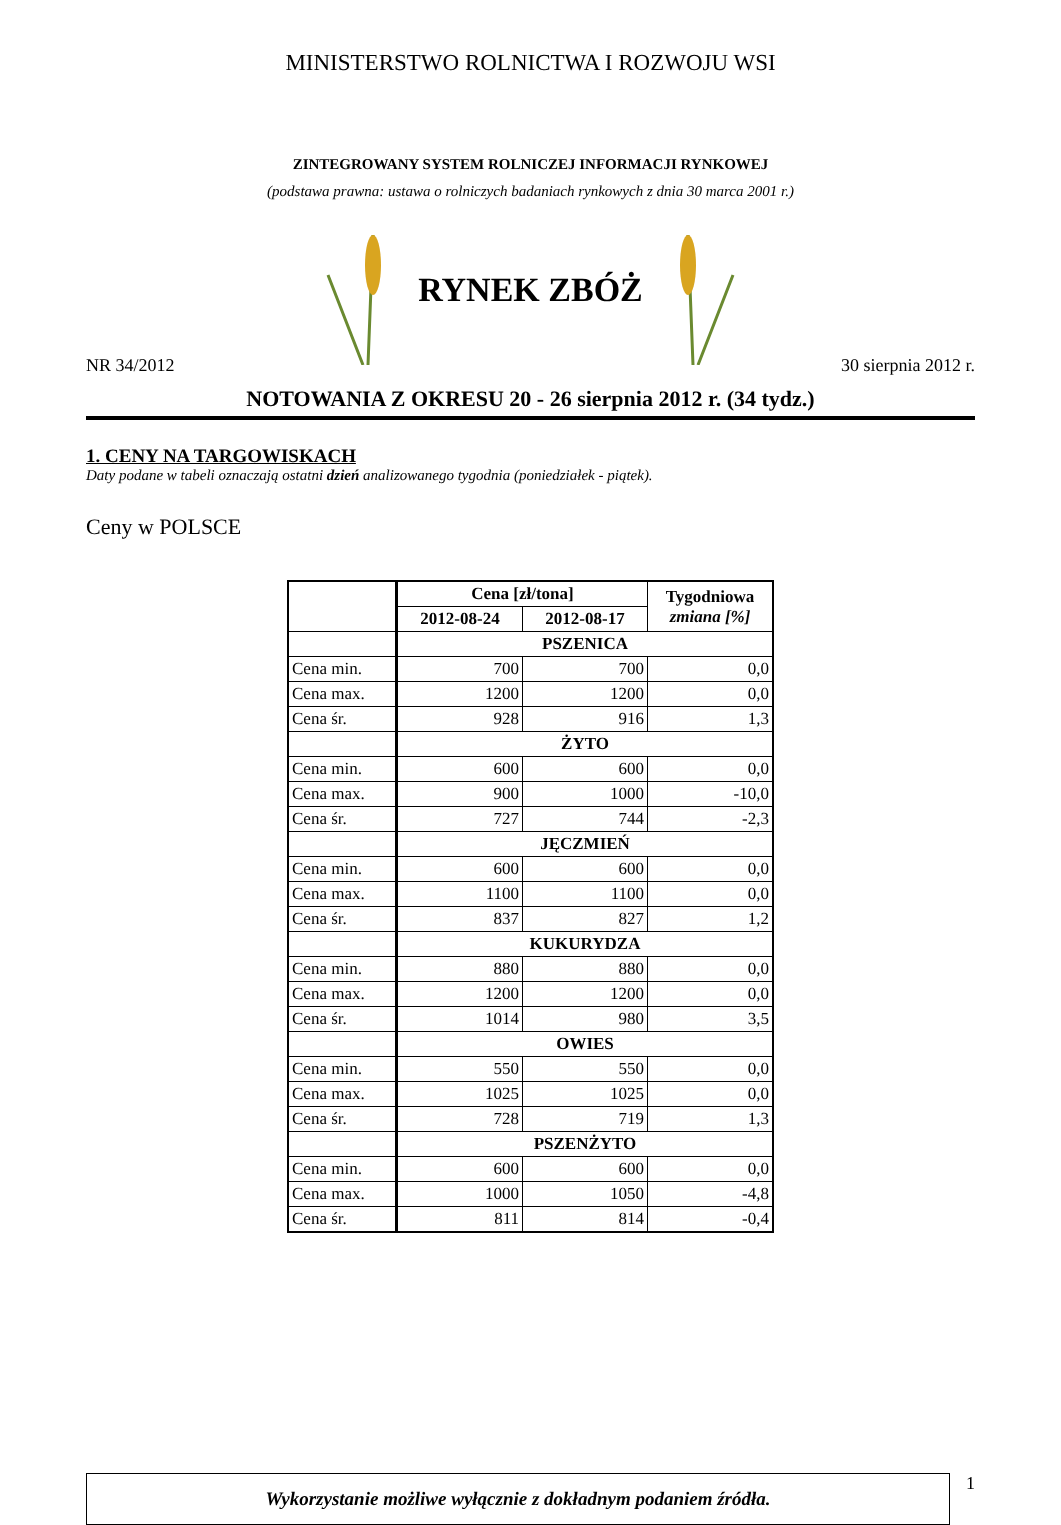MINISTERSTWO ROLNICTWA I ROZWOJU WSI
ZINTEGROWANY SYSTEM ROLNICZEJ INFORMACJI RYNKOWEJ
(podstawa prawna: ustawa o rolniczych badaniach rynkowych z dnia 30 marca 2001 r.)
RYNEK ZBÓŻ
NR 34/2012 30 sierpnia 2012 r.
NOTOWANIA Z OKRESU 20 - 26 sierpnia 2012 r. (34 tydz.)
1. CENY NA TARGOWISKACH
Daty podane w tabeli oznaczają ostatni dzień analizowanego tygodnia (poniedziałek - piątek).
Ceny w POLSCE
| | Cena [zł/tona] | | Tygodniowa zmiana [%] |
| | 2012-08-24 | 2012-08-17 | |
| | PSZENICA | | |
| Cena min. | 700 | 700 | 0,0 |
| Cena max. | 1200 | 1200 | 0,0 |
| Cena śr. | 928 | 916 | 1,3 |
| | ŻYTO | | |
| Cena min. | 600 | 600 | 0,0 |
| Cena max. | 900 | 1000 | -10,0 |
| Cena śr. | 727 | 744 | -2,3 |
| | JĘCZMIEŃ | | |
| Cena min. | 600 | 600 | 0,0 |
| Cena max. | 1100 | 1100 | 0,0 |
| Cena śr. | 837 | 827 | 1,2 |
| | KUKURYDZA | | |
| Cena min. | 880 | 880 | 0,0 |
| Cena max. | 1200 | 1200 | 0,0 |
| Cena śr. | 1014 | 980 | 3,5 |
| | OWIES | | |
| Cena min. | 550 | 550 | 0,0 |
| Cena max. | 1025 | 1025 | 0,0 |
| Cena śr. | 728 | 719 | 1,3 |
| | PSZENŻYTO | | |
| Cena min. | 600 | 600 | 0,0 |
| Cena max. | 1000 | 1050 | -4,8 |
| Cena śr. | 811 | 814 | -0,4 |
Wykorzystanie możliwe wyłącznie z dokładnym podaniem źródła.
1